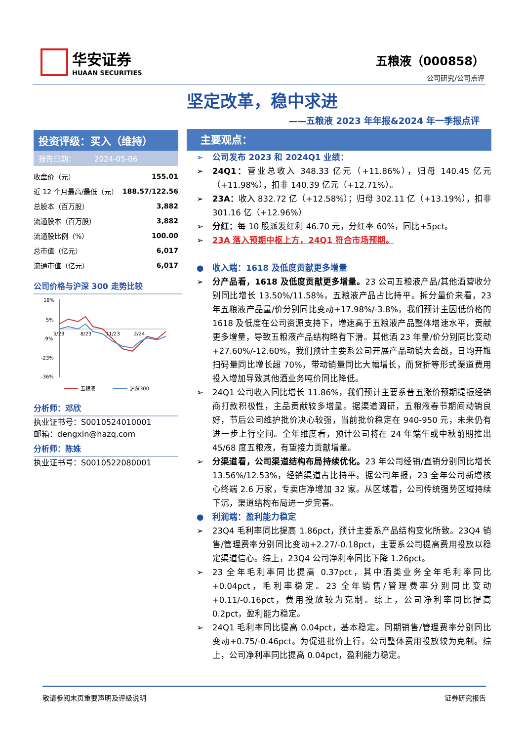华安证券
HUAAN SECURITIES
五粮液（000858）
公司研究/公司点评
坚定改革，稳中求进
——五粮液 2023 年年报&2024 年一季报点评
投资评级：买入（维持）
报告日期：　　　2024-05-06
| 收盘价（元） | 155.01 |
| 近 12 个月最高/最低（元） | 188.57/122.56 |
| 总股本（百万股） | 3,882 |
| 流通股本（百万股） | 3,882 |
| 流通股比例（%） | 100.00 |
| 总市值（亿元） | 6,017 |
| 流通市值（亿元） | 6,017 |
公司价格与沪深 300 走势比较
18%
5%
-9%
-23%
-36%
5/23
8/23
11/23
2/24
五粮液
沪深300
分析师：邓欣
执业证书号：S0010524010001
邮箱：dengxin@hazq.com
分析师：陈姝
执业证书号：S0010522080001
主要观点：
➢ 公司发布 2023 和 2024Q1 业绩：
➢ 24Q1：营业总收入 348.33 亿元（+11.86%），归母 140.45 亿元（+11.98%），扣非 140.39 亿元（+12.71%）。
➢ 23A：收入 832.72 亿（+12.58%）；归母 302.11 亿（+13.19%），扣非 301.16 亿（+12.96%）
➢ 分红：每 10 股派发红利 46.70 元，分红率 60%，同比+5pct。
➢ 23A 落入预期中枢上方，24Q1 符合市场预期。
● 收入端：1618 及低度贡献更多增量
➢ 分产品看，1618 及低度贡献更多增量。23 公司五粮液产品/其他酒营收分别同比增长 13.50%/11.58%，五粮液产品占比持平。拆分量价来看，23 年五粮液产品量/价分别同比变动+17.98%/-3.8%，我们预计主因低价格的 1618 及低度在公司资源支持下，增速高于五粮液产品整体增速水平，贡献更多增量，导致五粮液产品结构略有下滑。其他酒 23 年量/价分别同比变动+27.60%/-12.60%，我们预计主要系公司开展产品动销大会战，日均开瓶扫码量同比增长超 70%，带动销量同比大幅增长，而货折等形式渠道费用投入增加导致其他酒业务吨价同比降低。
➢ 24Q1 公司收入同比增长 11.86%，我们预计主要系普五涨价预期提振经销商打款积极性，主品贡献较多增量。据渠道调研，五粮液春节期间动销良好，节后公司维护批价决心较强，当前批价稳定在 940-950 元，未来仍有进一步上行空间。全年维度看，预计公司将在 24 年端午或中秋前期推出 45/68 度五粮液，有望接力贡献增量。
➢ 分渠道看，公司渠道结构布局持续优化。23 年公司经销/直销分别同比增长 13.56%/12.53%，经销渠道占比持平。据公司年报，23 全年公司新增核心终端 2.6 万家，专卖店净增加 32 家。从区域看，公司传统强势区域持续下沉，渠道结构布局进一步完善。
● 利润端：盈利能力稳定
➢ 23Q4 毛利率同比提高 1.86pct，预计主要系产品结构变化所致。23Q4 销售/管理费率分别同比变动+2.27/-0.18pct，主要系公司提高费用投放以稳定渠道信心。综上，23Q4 公司净利率同比下降 1.26pct。
➢ 23 全年毛利率同比提高 0.37pct，其中酒类业务全年毛利率同比+0.04pct，毛利率稳定。23 全年销售/管理费率分别同比变动+0.11/-0.16pct，费用投放较为克制。综上，公司净利率同比提高 0.2pct，盈利能力稳定。
➢ 24Q1 毛利率同比提高 0.04pct，基本稳定。同期销售/管理费率分别同比变动+0.75/-0.46pct。为促进批价上行，公司整体费用投放较为克制。综上，公司净利率同比提高 0.04pct，盈利能力稳定。
敬请参阅末页重要声明及评级说明 证券研究报告